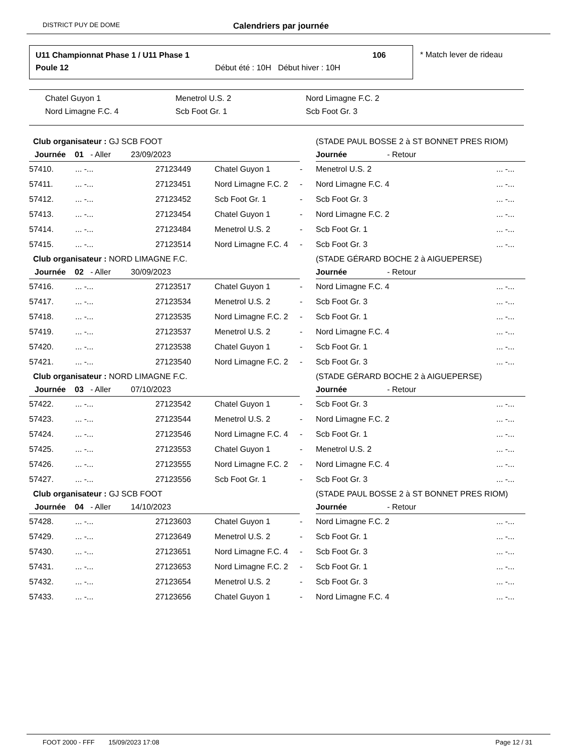DISTRICT PUY DE DOME Calendriers par journée
U11 Championnat Phase 1 / U11 Phase 1
106
Poule 12
Début été : 10H Début hiver : 10H
* Match lever de rideau
Chatel Guyon 1 Menetrol U.S. 2 Nord Limagne F.C. 2 Nord Limagne F.C. 4 Scb Foot Gr. 1 Scb Foot Gr. 3
| Club organisateur : GJ SCB FOOT | | | | (STADE PAUL BOSSE 2 à ST BONNET PRES RIOM) | | |
| Journée 01 - Aller 23/09/2023 | | | | | Journée - Retour | |
| 57410. | ... -... | 27123449 | Chatel Guyon 1 | - | Menetrol U.S. 2 | ... -... |
| 57411. | ... -... | 27123451 | Nord Limagne F.C. 2 | - | Nord Limagne F.C. 4 | ... -... |
| 57412. | ... -... | 27123452 | Scb Foot Gr. 1 | - | Scb Foot Gr. 3 | ... -... |
| 57413. | ... -... | 27123454 | Chatel Guyon 1 | - | Nord Limagne F.C. 2 | ... -... |
| 57414. | ... -... | 27123484 | Menetrol U.S. 2 | - | Scb Foot Gr. 1 | ... -... |
| 57415. | ... -... | 27123514 | Nord Limagne F.C. 4 | - | Scb Foot Gr. 3 | ... -... |
| Club organisateur : NORD LIMAGNE F.C. | | | | (STADE GÉRARD BOCHE 2 à AIGUEPERSE) | | |
| Journée 02 - Aller 30/09/2023 | | | | | Journée - Retour | |
| 57416. | ... -... | 27123517 | Chatel Guyon 1 | - | Nord Limagne F.C. 4 | ... -... |
| 57417. | ... -... | 27123534 | Menetrol U.S. 2 | - | Scb Foot Gr. 3 | ... -... |
| 57418. | ... -... | 27123535 | Nord Limagne F.C. 2 | - | Scb Foot Gr. 1 | ... -... |
| 57419. | ... -... | 27123537 | Menetrol U.S. 2 | - | Nord Limagne F.C. 4 | ... -... |
| 57420. | ... -... | 27123538 | Chatel Guyon 1 | - | Scb Foot Gr. 1 | ... -... |
| 57421. | ... -... | 27123540 | Nord Limagne F.C. 2 | - | Scb Foot Gr. 3 | ... -... |
| Club organisateur : NORD LIMAGNE F.C. | | | | (STADE GÉRARD BOCHE 2 à AIGUEPERSE) | | |
| Journée 03 - Aller 07/10/2023 | | | | | Journée - Retour | |
| 57422. | ... -... | 27123542 | Chatel Guyon 1 | - | Scb Foot Gr. 3 | ... -... |
| 57423. | ... -... | 27123544 | Menetrol U.S. 2 | - | Nord Limagne F.C. 2 | ... -... |
| 57424. | ... -... | 27123546 | Nord Limagne F.C. 4 | - | Scb Foot Gr. 1 | ... -... |
| 57425. | ... -... | 27123553 | Chatel Guyon 1 | - | Menetrol U.S. 2 | ... -... |
| 57426. | ... -... | 27123555 | Nord Limagne F.C. 2 | - | Nord Limagne F.C. 4 | ... -... |
| 57427. | ... -... | 27123556 | Scb Foot Gr. 1 | - | Scb Foot Gr. 3 | ... -... |
| Club organisateur : GJ SCB FOOT | | | | (STADE PAUL BOSSE 2 à ST BONNET PRES RIOM) | | |
| Journée 04 - Aller 14/10/2023 | | | | | Journée - Retour | |
| 57428. | ... -... | 27123603 | Chatel Guyon 1 | - | Nord Limagne F.C. 2 | ... -... |
| 57429. | ... -... | 27123649 | Menetrol U.S. 2 | - | Scb Foot Gr. 1 | ... -... |
| 57430. | ... -... | 27123651 | Nord Limagne F.C. 4 | - | Scb Foot Gr. 3 | ... -... |
| 57431. | ... -... | 27123653 | Nord Limagne F.C. 2 | - | Scb Foot Gr. 1 | ... -... |
| 57432. | ... -... | 27123654 | Menetrol U.S. 2 | - | Scb Foot Gr. 3 | ... -... |
| 57433. | ... -... | 27123656 | Chatel Guyon 1 | - | Nord Limagne F.C. 4 | ... -... |
FOOT 2000 - FFF 15/09/2023 17:08 Page 12 / 31